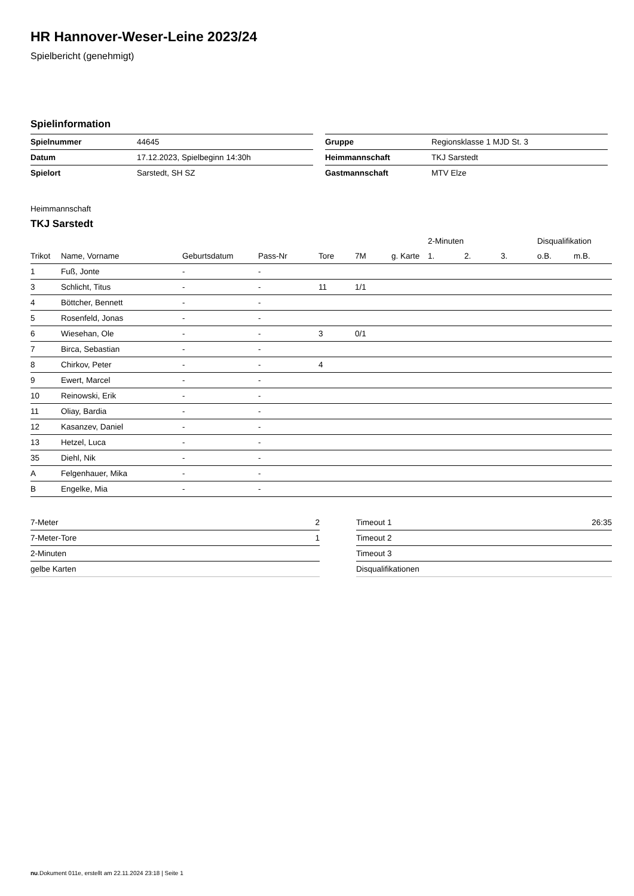HR Hannover-Weser-Leine 2023/24
Spielbericht (genehmigt)
Spielinformation
| Spielnummer | 44645 |
| Datum | 17.12.2023, Spielbeginn 14:30h |
| Spielort | Sarstedt, SH SZ |
| Gruppe | Regionsklasse 1 MJD St. 3 |
| Heimmannschaft | TKJ Sarstedt |
| Gastmannschaft | MTV Elze |
Heimmannschaft
TKJ Sarstedt
| | | | | | | | 2-Minuten | | | Disqualifikation | |
| --- | --- | --- | --- | --- | --- | --- | --- | --- | --- | --- | --- |
| Trikot | Name, Vorname | Geburtsdatum | Pass-Nr | Tore | 7M | g. Karte | 1. | 2. | 3. | o.B. | m.B. |
| 1 | Fuß, Jonte | - | - | | | | | | | | |
| 3 | Schlicht, Titus | - | - | 11 | 1/1 | | | | | | |
| 4 | Böttcher, Bennett | - | - | | | | | | | | |
| 5 | Rosenfeld, Jonas | - | - | | | | | | | | |
| 6 | Wiesehan, Ole | - | - | 3 | 0/1 | | | | | | |
| 7 | Birca, Sebastian | - | - | | | | | | | | |
| 8 | Chirkov, Peter | - | - | 4 | | | | | | | |
| 9 | Ewert, Marcel | - | - | | | | | | | | |
| 10 | Reinowski, Erik | - | - | | | | | | | | |
| 11 | Oliay, Bardia | - | - | | | | | | | | |
| 12 | Kasanzev, Daniel | - | - | | | | | | | | |
| 13 | Hetzel, Luca | - | - | | | | | | | | |
| 35 | Diehl, Nik | - | - | | | | | | | | |
| A | Felgenhauer, Mika | - | - | | | | | | | | |
| B | Engelke, Mia | - | - | | | | | | | | |
| 7-Meter | 2 |
| 7-Meter-Tore | 1 |
| 2-Minuten | |
| gelbe Karten | |
| Timeout 1 | 26:35 |
| Timeout 2 | |
| Timeout 3 | |
| Disqualifikationen | |
nu.Dokument 011e, erstellt am 22.11.2024 23:18 | Seite 1